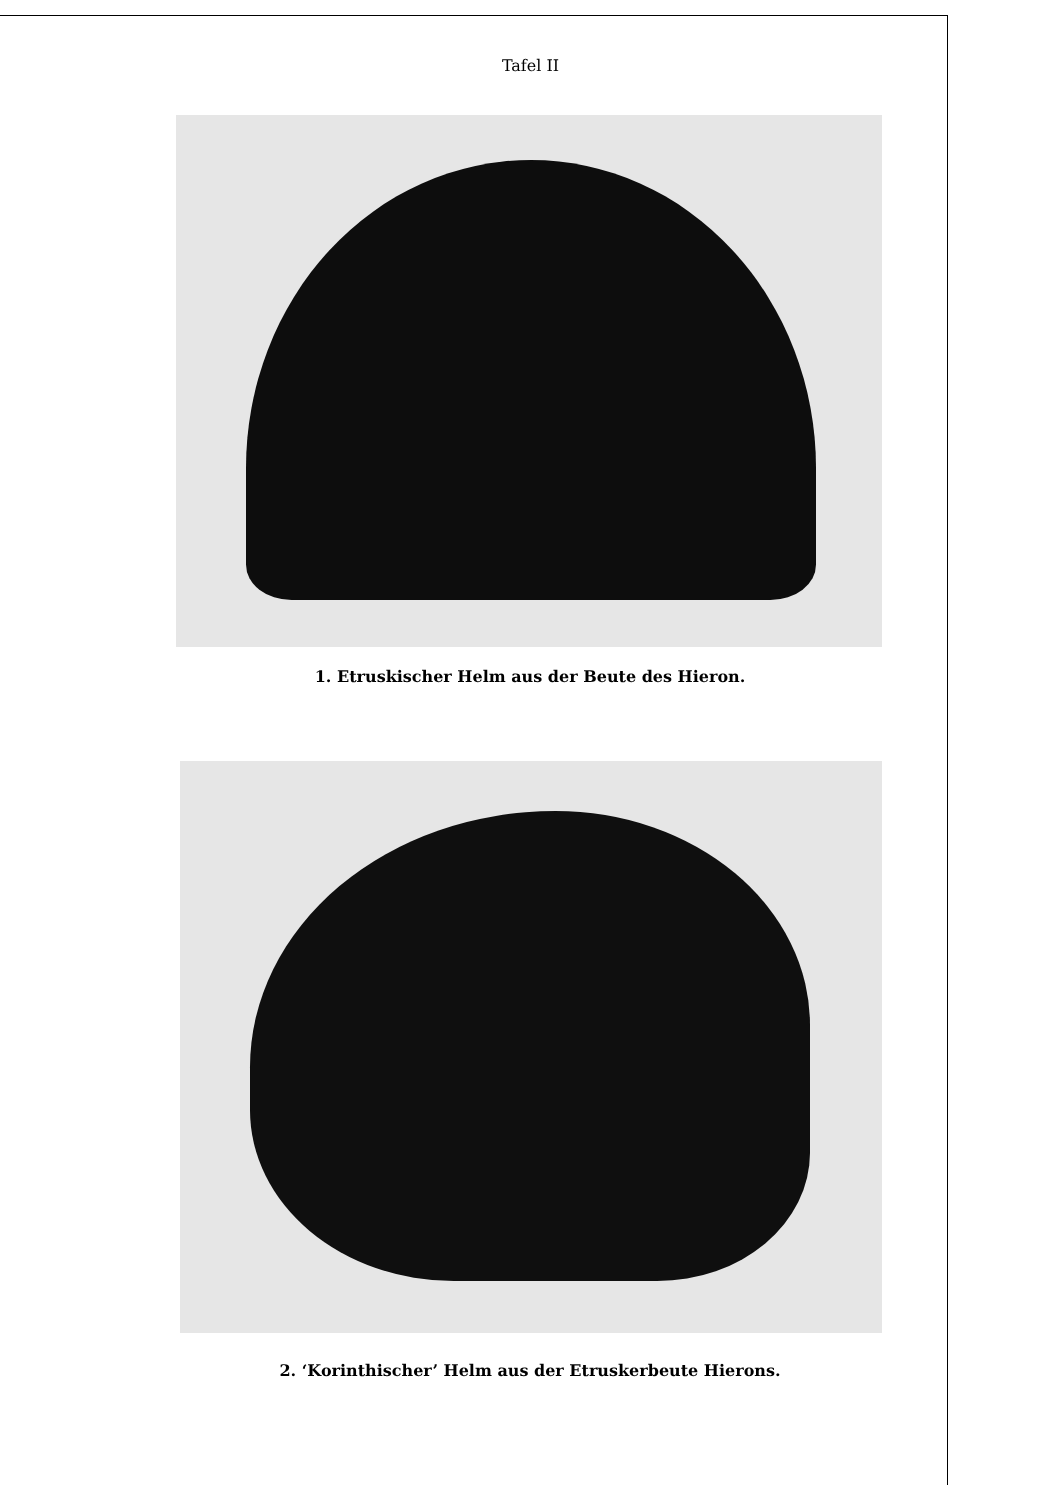Tafel II
1. Etruskischer Helm aus der Beute des Hieron.
2. ‘Korinthischer’ Helm aus der Etruskerbeute Hierons.